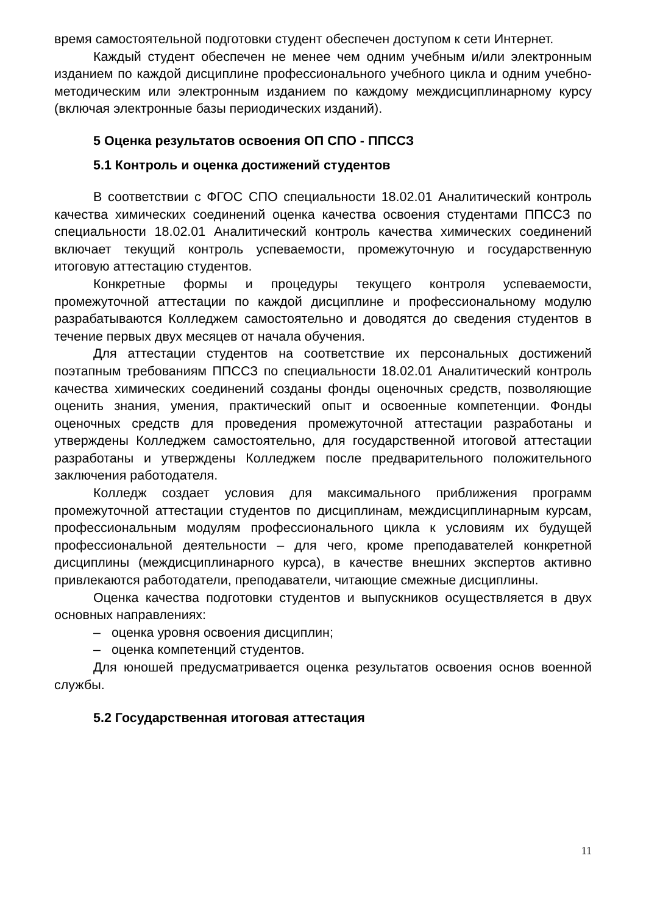время самостоятельной подготовки студент обеспечен доступом к сети Интернет.
Каждый студент обеспечен не менее чем одним учебным и/или электронным изданием по каждой дисциплине профессионального учебного цикла и одним учебно-методическим или электронным изданием по каждому междисциплинарному курсу (включая электронные базы периодических изданий).
5 Оценка результатов освоения ОП СПО - ППССЗ
5.1 Контроль и оценка достижений студентов
В соответствии с ФГОС СПО специальности 18.02.01 Аналитический контроль качества химических соединений оценка качества освоения студентами ППССЗ по специальности 18.02.01 Аналитический контроль качества химических соединений включает текущий контроль успеваемости, промежуточную и государственную итоговую аттестацию студентов.
Конкретные формы и процедуры текущего контроля успеваемости, промежуточной аттестации по каждой дисциплине и профессиональному модулю разрабатываются Колледжем самостоятельно и доводятся до сведения студентов в течение первых двух месяцев от начала обучения.
Для аттестации студентов на соответствие их персональных достижений поэтапным требованиям ППССЗ по специальности 18.02.01 Аналитический контроль качества химических соединений созданы фонды оценочных средств, позволяющие оценить знания, умения, практический опыт и освоенные компетенции. Фонды оценочных средств для проведения промежуточной аттестации разработаны и утверждены Колледжем самостоятельно, для государственной итоговой аттестации разработаны и утверждены Колледжем после предварительного положительного заключения работодателя.
Колледж создает условия для максимального приближения программ промежуточной аттестации студентов по дисциплинам, междисциплинарным курсам, профессиональным модулям профессионального цикла к условиям их будущей профессиональной деятельности – для чего, кроме преподавателей конкретной дисциплины (междисциплинарного курса), в качестве внешних экспертов активно привлекаются работодатели, преподаватели, читающие смежные дисциплины.
Оценка качества подготовки студентов и выпускников осуществляется в двух основных направлениях:
– оценка уровня освоения дисциплин;
– оценка компетенций студентов.
Для юношей предусматривается оценка результатов освоения основ военной службы.
5.2 Государственная итоговая аттестация
11